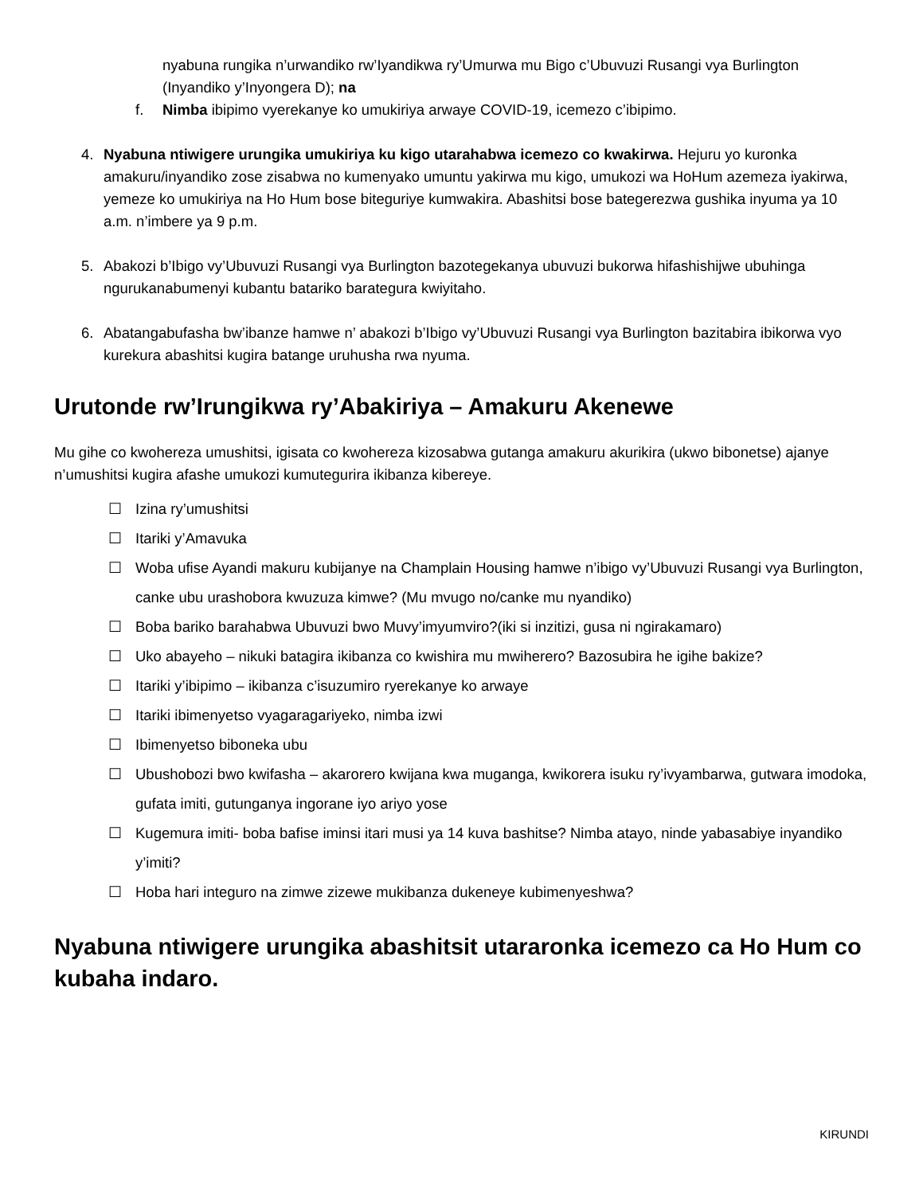nyabuna rungika n’urwandiko rw’Iyandikwa ry’Umurwa mu Bigo c’Ubuvuzi Rusangi vya Burlington (Inyandiko y’Inyongera D); na
f. Nimba ibipimo vyerekanye ko umukiriya arwaye COVID-19, icemezo c’ibipimo.
4. Nyabuna ntiwigere urungika umukiriya ku kigo utarahabwa icemezo co kwakirwa. Hejuru yo kuronka amakuru/inyandiko zose zisabwa no kumenyako umuntu yakirwa mu kigo, umukozi wa HoHum azemeza iyakirwa, yemeze ko umukiriya na Ho Hum bose biteguriye kumwakira. Abashitsi bose bategerezwa gushika inyuma ya 10 a.m. n’imbere ya 9 p.m.
5. Abakozi b’Ibigo vy’Ubuvuzi Rusangi vya Burlington bazotegekanya ubuvuzi bukorwa hifashishijwe ubuhinga ngurukanabumenyi kubantu batariko barategura kwiyitaho.
6. Abatangabufasha bw’ibanze hamwe n’ abakozi b’Ibigo vy’Ubuvuzi Rusangi vya Burlington bazitabira ibikorwa vyo kurekura abashitsi kugira batange uruhusha rwa nyuma.
Urutonde rw’Irungikwa ry’Abakiriya – Amakuru Akenewe
Mu gihe co kwohereza umushitsi, igisata co kwohereza kizosabwa gutanga amakuru akurikira (ukwo bibonetse) ajanye n’umushitsi kugira afashe umukozi kumutegurira ikibanza kibereye.
☐ Izina ry’umushitsi
☐ Itariki y’Amavuka
☐ Woba ufise Ayandi makuru kubijanye na Champlain Housing hamwe n’ibigo vy’Ubuvuzi Rusangi vya Burlington, canke ubu urashobora kwuzuza kimwe? (Mu mvugo no/canke mu nyandiko)
☐ Boba bariko barahabwa Ubuvuzi bwo Muvy’imyumviro?(iki si inzitizi, gusa ni ngirakamaro)
☐ Uko abayeho – nikuki batagira ikibanza co kwishira mu mwiherero? Bazosubira he igihe bakize?
☐ Itariki y’ibipimo – ikibanza c’isuzumiro ryerekanye ko arwaye
☐ Itariki ibimenyetso vyagaragariyeko, nimba izwi
☐ Ibimenyetso biboneka ubu
☐ Ubushobozi bwo kwifasha – akarorero kwijana kwa muganga, kwikorera isuku ry’ivyambarwa, gutwara imodoka, gufata imiti, gutunganya ingorane iyo ariyo yose
☐ Kugemura imiti- boba bafise iminsi itari musi ya 14 kuva bashitse? Nimba atayo, ninde yabasabiye inyandiko y’imiti?
☐ Hoba hari integuro na zimwe zizewe mukibanza dukeneye kubimenyeshwa?
Nyabuna ntiwigere urungika abashitsit utararonka icemezo ca Ho Hum co kubaha indaro.
KIRUNDI